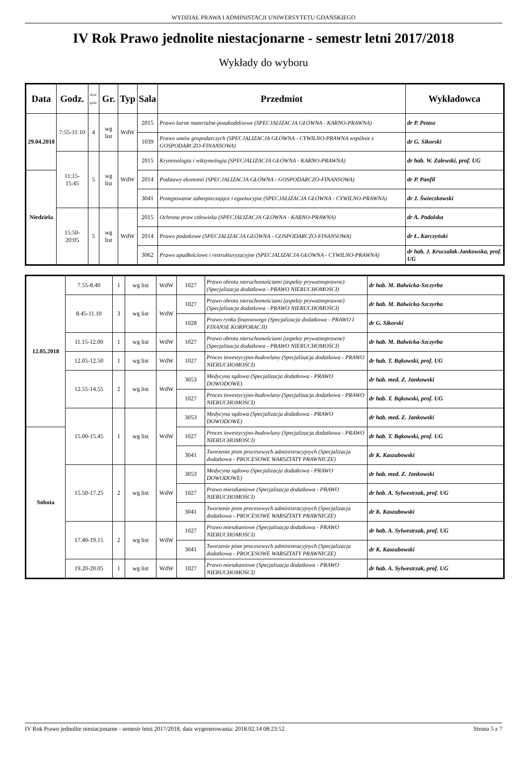WYDZIAŁ PRAWA I ADMINISTACJI UNIWERSYTETU GDAŃSKIEGO
IV Rok Prawo jednolite niestacjonarne - semestr letni 2017/2018
Wykłady do wyboru
| Data | Godz. | Ilość godz. | Gr. | Typ | Sala | Przedmiot | Wykładowca |
| --- | --- | --- | --- | --- | --- | --- | --- |
| 29.04.2018 | 7:55-11:10 | 4 | wg list | WdW | 2015 | Prawo karne materialne-pozakodeksowe (SPECJALIZACJA GŁÓWNA - KARNO-PRAWNA) | dr P. Petasz |
| | | | | | 1039 | Prawo umów gospodarczych (SPECJALIZACJA GŁÓWNA - CYWILNO-PRAWNA wspólnie z GOSPODARCZO-FINANSOWA) | dr G. Sikorski |
| | 11:15-15:45 | 5 | wg list | WdW | 2015 | Kryminologia i wiktymologia (SPECJALIZACJA GŁÓWNA - KARNO-PRAWNA) | dr hab. W. Zalewski, prof. UG |
| Niedziela | | | | | 2014 | Podstawy ekonomii (SPECJALIZACJA GŁÓWNA - GOSPODARCZO-FINANSOWA) | dr P. Panfil |
| | | | | | 3041 | Postępowanie zabezpieczające i egzekucyjne (SPECJALIZACJA GŁÓWNA - CYWILNO-PRAWNA) | dr J. Świeczkowski |
| | 15:50-20:05 | 5 | wg list | WdW | 2015 | Ochrona praw człowieka (SPECJALIZACJA GŁÓWNA - KARNO-PRAWNA) | dr A. Podolska |
| | | | | | 2014 | Prawo podatkowe (SPECJALIZACJA GŁÓWNA - GOSPODARCZO-FINANSOWA) | dr Ł. Karczyński |
| | | | | | 3062 | Prawo upadłościowe i restrukturyzacyjne (SPECJALIZACJA GŁÓWNA - CYWILNO-PRAWNA) | dr hab. J. Kruczalak-Jankowska, prof. UG |
| 12.05.2018 | 7.55-8.40 | 1 | wg list | WdW | 1027 | Prawo obrotu nieruchomościami (aspekty prywatnoprawne) (Specjalizacja dodatkowa - PRAWO NIERUCHOMOŚCI) | dr hab. M. Balwicka-Szczyrba |
| | 8.45-11.10 | 3 | wg list | WdW | 1027 | Prawo obrotu nieruchomościami (aspekty prywatnoprawne) (Specjalizacja dodatkowa - PRAWO NIERUCHOMOŚCI) | dr hab. M. Balwicka-Szczyrba |
| | | | | | 1028 | Prawo rynku finansowego (Specjalizacja dodatkowa - PRAWO I FINANSE KORPORACJI) | dr G. Sikorski |
| | 11.15-12.00 | 1 | wg list | WdW | 1027 | Prawo obrotu nieruchomościami (aspekty prywatnoprawne) (Specjalizacja dodatkowa - PRAWO NIERUCHOMOŚCI) | dr hab. M. Balwicka-Szczyrba |
| | 12.05-12.50 | 1 | wg list | WdW | 1027 | Proces inwestycyjno-budowlany (Specjalizacja dodatkowa - PRAWO NIERUCHOMOŚCI) | dr hab. T. Bąkowski, prof. UG |
| | 12.55-14.55 | 2 | wg list | WdW | 3053 | Medycyna sądowa (Specjalizacja dodatkowa - PRAWO DOWODOWE) | dr hab. med. Z. Jankowski |
| | | | | | 1027 | Proces inwestycyjno-budowlany (Specjalizacja dodatkowa - PRAWO NIERUCHOMOŚCI) | dr hab. T. Bąkowski, prof. UG |
| | 15.00-15.45 | 1 | wg list | WdW | 3053 | Medycyna sądowa (Specjalizacja dodatkowa - PRAWO DOWODOWE) | dr hab. med. Z. Jankowski |
| Sobota | | | | | 1027 | Proces inwestycyjno-budowlany (Specjalizacja dodatkowa - PRAWO NIERUCHOMOŚCI) | dr hab. T. Bąkowski, prof. UG |
| | | | | | 3041 | Tworzenie pism procesowych administracyjnych (Specjalizacja dodatkowa - PROCESOWE WARSZTATY PRAWNICZE) | dr K. Kaszubowski |
| | 15.50-17.25 | 2 | wg list | WdW | 3053 | Medycyna sądowa (Specjalizacja dodatkowa - PRAWO DOWODOWE) | dr hab. med. Z. Jankowski |
| | | | | | 1027 | Prawo mieszkaniowe (Specjalizacja dodatkowa - PRAWO NIERUCHOMOŚCI) | dr hab. A. Sylwestrzak, prof. UG |
| | | | | | 3041 | Tworzenie pism procesowych administracyjnych (Specjalizacja dodatkowa - PROCESOWE WARSZTATY PRAWNICZE) | dr K. Kaszubowski |
| | 17.40-19.15 | 2 | wg list | WdW | 1027 | Prawo mieszkaniowe (Specjalizacja dodatkowa - PRAWO NIERUCHOMOŚCI) | dr hab. A. Sylwestrzak, prof. UG |
| | | | | | 3041 | Tworzenie pism procesowych administracyjnych (Specjalizacja dodatkowa - PROCESOWE WARSZTATY PRAWNICZE) | dr K. Kaszubowski |
| | 19.20-20.05 | 1 | wg list | WdW | 1027 | Prawo mieszkaniowe (Specjalizacja dodatkowa - PRAWO NIERUCHOMOŚCI) | dr hab. A. Sylwestrzak, prof. UG |
IV Rok Prawo jednolite niestacjonarne - semestr letni 2017/2018, data wygenerowania: 2018.02.14 08:23:52 Strona 5 z 7